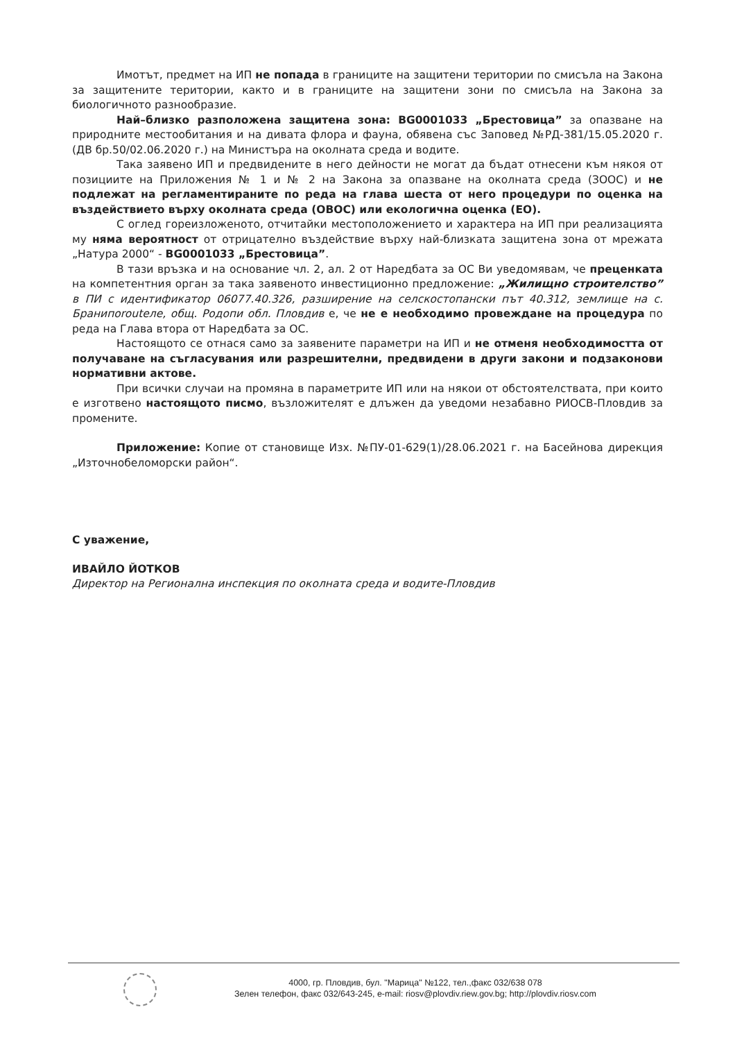Имотът, предмет на ИП не попада в границите на защитени територии по смисъла на Закона за защитените територии, както и в границите на защитени зони по смисъла на Закона за биологичното разнообразие.
Най–близко разположена защитена зона: BG0001033 „Брестовица” за опазване на природните местообитания и на дивата флора и фауна, обявена със Заповед №РД-381/15.05.2020 г. (ДВ бр.50/02.06.2020 г.) на Министъра на околната среда и водите.
Така заявено ИП и предвидените в него дейности не могат да бъдат отнесени към някоя от позициите на Приложения № 1 и № 2 на Закона за опазване на околната среда (ЗООС) и не подлежат на регламентираните по реда на глава шеста от него процедури по оценка на въздействието върху околната среда (ОВОС) или екологична оценка (ЕО).
С оглед гореизложеното, отчитайки местоположението и характера на ИП при реализацията му няма вероятност от отрицателно въздействие върху най-близката защитена зона от мрежата „Натура 2000“ - BG0001033 „Брестовица”.
В тази връзка и на основание чл. 2, ал. 2 от Наредбата за ОС Ви уведомявам, че преценката на компетентния орган за така заявеното инвестиционно предложение: „Жилищно строителство” в ПИ с идентификатор 06077.40.326, разширение на селскостопански път 40.312, землище на с. Бранипоrouteле, общ. Родопи обл. Пловдив е, че не е необходимо провеждане на процедура по реда на Глава втора от Наредбата за ОС.
Настоящото се отнася само за заявените параметри на ИП и не отменя необходимостта от получаване на съгласувания или разрешителни, предвидени в други закони и подзаконови нормативни актове.
При всички случаи на промяна в параметрите ИП или на някои от обстоятелствата, при които е изготвено настоящото писмо, възложителят е длъжен да уведоми незабавно РИОСВ-Пловдив за промените.
Приложение: Копие от становище Изх. №ПУ-01-629(1)/28.06.2021 г. на Басейнова дирекция „Източнобеломорски район“.
С уважение,
ИВАЙЛО ЙОТКОВ
Директор на Регионална инспекция по околната среда и водите-Пловдив
4000, гр. Пловдив, бул. "Марица" №122, тел.,факс 032/638 078
Зелен телефон, факс 032/643-245, e-mail: riosv@plovdiv.riew.gov.bg; http://plovdiv.riosv.com